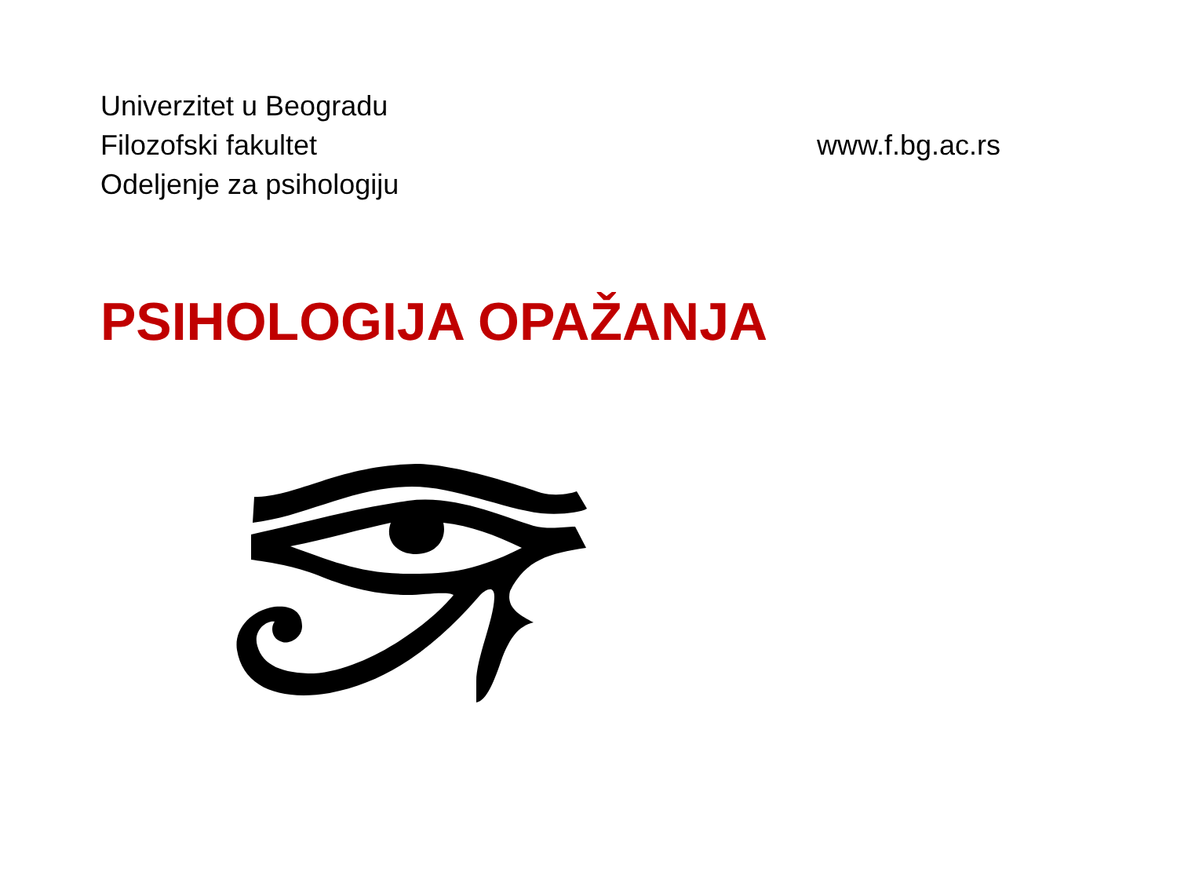Univerzitet u Beogradu
Filozofski fakultet
Odeljenje za psihologiju
www.f.bg.ac.rs
PSIHOLOGIJA OPAŽANJA